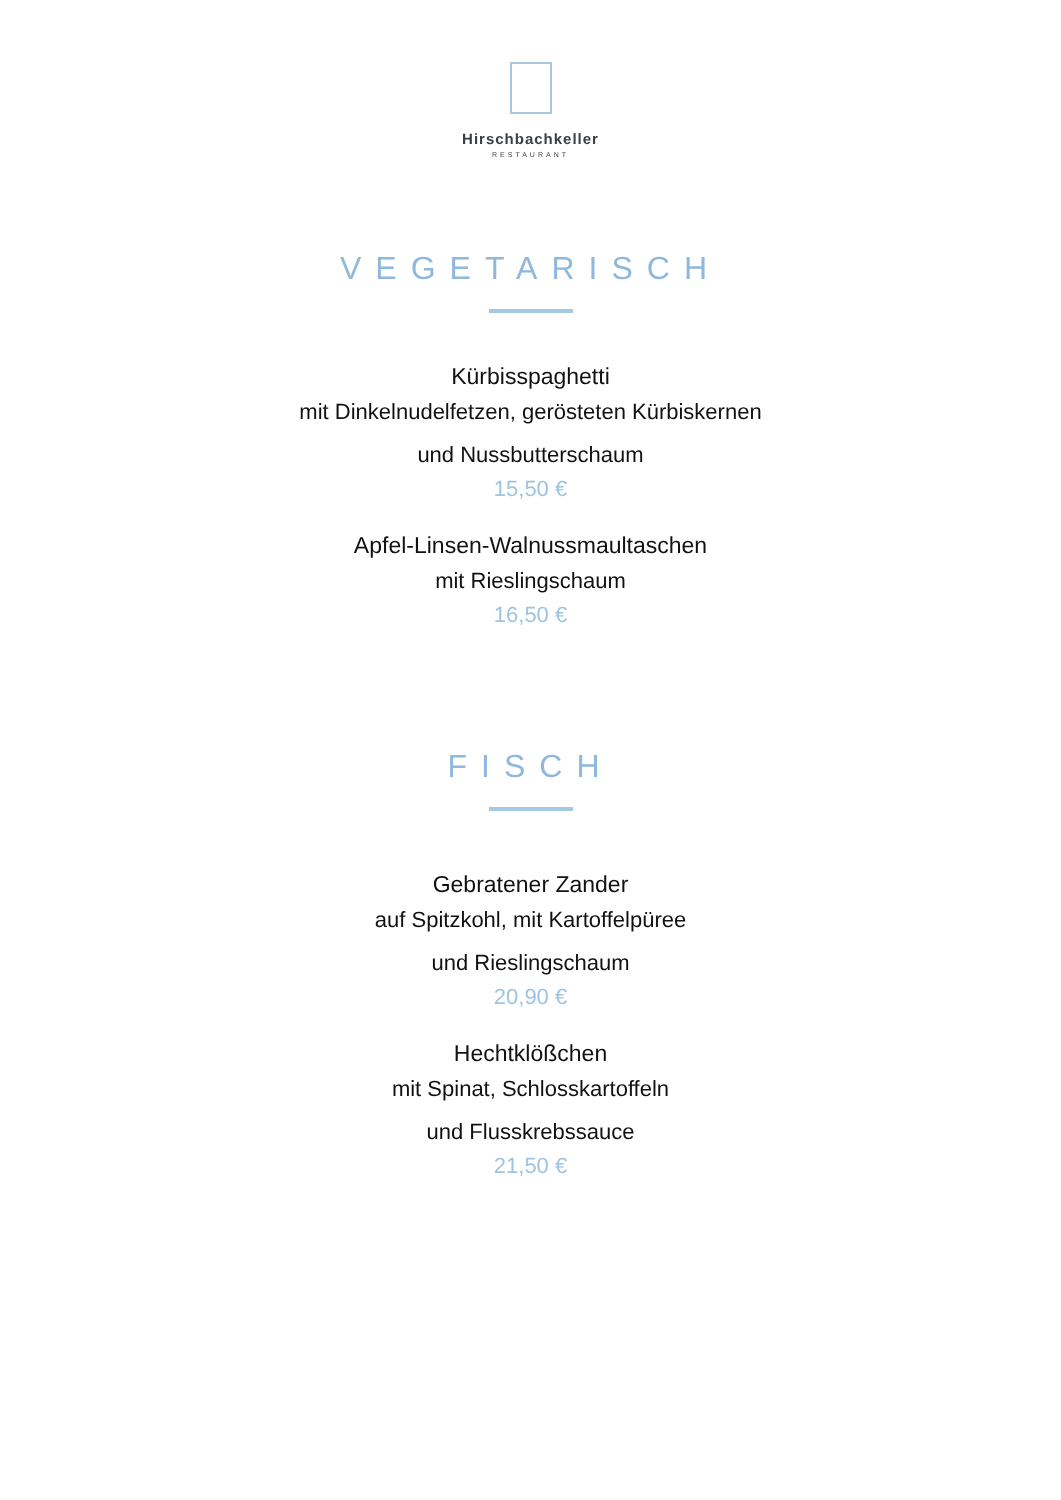Hirschbachkeller
RESTAURANT
VEGETARISCH
Kürbisspaghetti
mit Dinkelnudelfetzen, gerösteten Kürbiskernen
und Nussbutterschaum
15,50 €
Apfel-Linsen-Walnussmaultaschen
mit Rieslingschaum
16,50 €
FISCH
Gebratener Zander
auf Spitzkohl, mit Kartoffelpüree
und Rieslingschaum
20,90 €
Hechtklößchen
mit Spinat, Schlosskartoffeln
und Flusskrebssauce
21,50 €